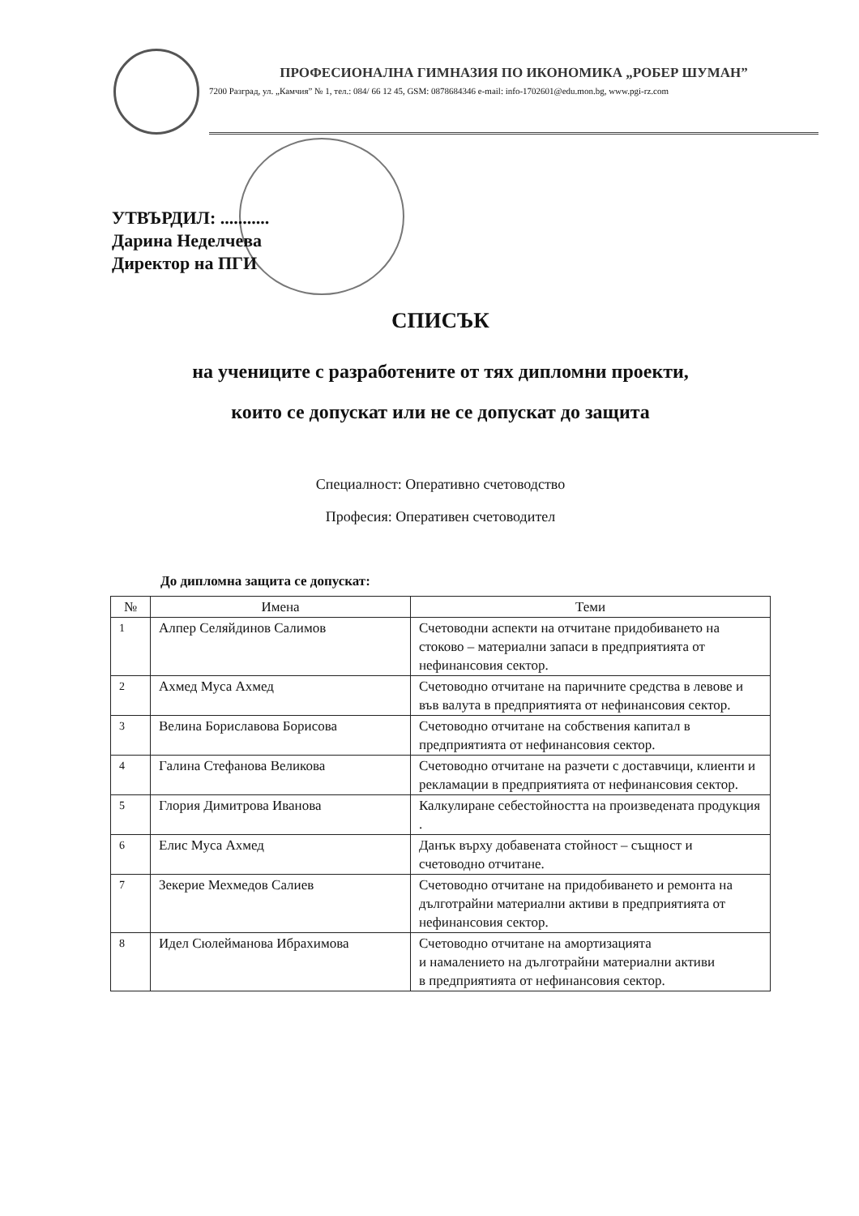ПРОФЕСИОНАЛНА ГИМНАЗИЯ ПО ИКОНОМИКА „РОБЕР ШУМАН”
7200 Разград, ул. „Камчия” № 1, тел.: 084/ 66 12 45, GSM: 0878684346 e-mail: info-1702601@edu.mon.bg, www.pgi-rz.com
УТВЪРДИЛ: ...........
Дарина Неделчева
Директор на ПГИ
СПИСЪК
на учениците с разработените от тях дипломни проекти,
които се допускат или не се допускат до защита
Специалност: Оперативно счетоводство
Професия: Оперативен счетоводител
До дипломна защита се допускат:
| № | Имена | Теми |
| --- | --- | --- |
| 1 | Алпер Селяйдинов Салимов | Счетоводни аспекти на отчитане придобиването на стоково – материални запаси в предприятията от нефинансовия сектор. |
| 2 | Ахмед Муса Ахмед | Счетоводно отчитане на паричните средства в левове и във валута в предприятията от нефинансовия сектор. |
| 3 | Велина Бориславова Борисова | Счетоводно отчитане на собствения капитал в предприятията от нефинансовия сектор. |
| 4 | Галина Стефанова Великова | Счетоводно отчитане на разчети с доставчици, клиенти и рекламации в предприятията от нефинансовия сектор. |
| 5 | Глория Димитрова Иванова | Калкулиране себестойността на произведената продукция . |
| 6 | Елис Муса Ахмед | Данък върху добавената стойност – същност и счетоводно отчитане. |
| 7 | Зекерие Мехмедов Салиев | Счетоводно отчитане на придобиването и ремонта на дълготрайни материални активи в предприятията от нефинансовия сектор. |
| 8 | Идел Сюлейманова Ибрахимова | Счетоводно отчитане на амортизацията и намалението на дълготрайни материални активи в предприятията от нефинансовия сектор. |